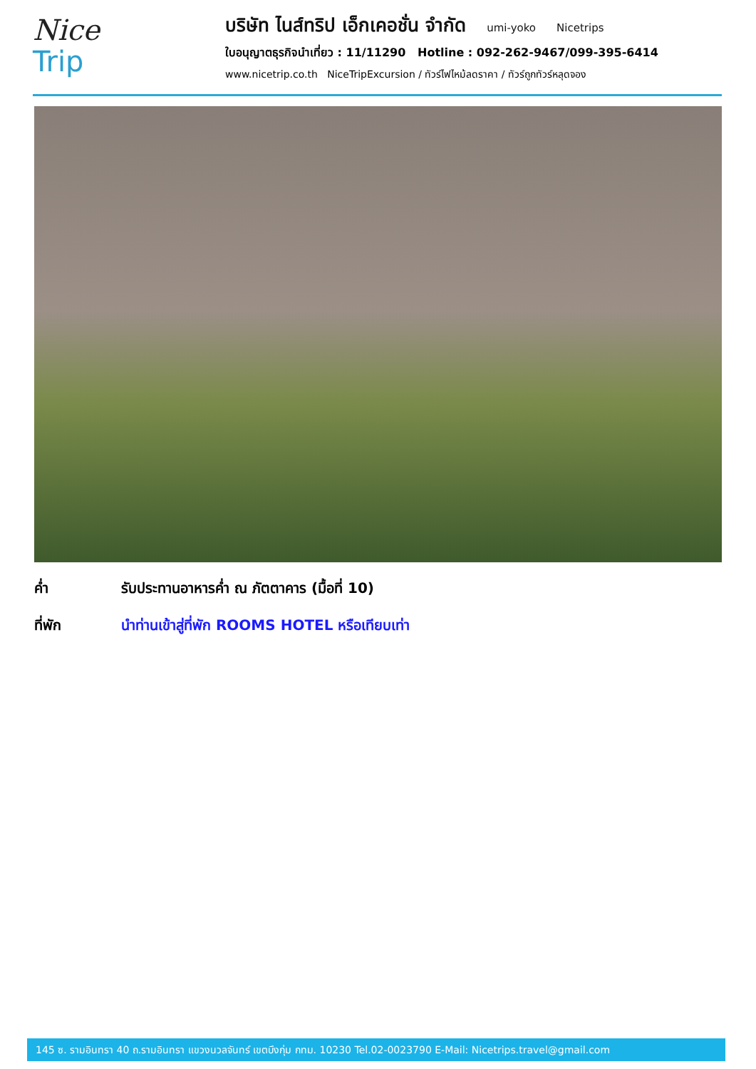Nice
Trip
บริษัท ไนส์ทริป เอ็กเคอชั่น จำกัด umi-yoko Nicetrips
ใบอนุญาตธุรกิจนำเที่ยว : 11/11290 Hotline : 092-262-9467/099-395-6414
www.nicetrip.co.th NiceTripExcursion / ทัวร์ไฟไหม้ลดราคา / ทัวร์ถูกทัวร์หลุดจอง
ค่ำ รับประทานอาหารค่ำ ณ ภัตตาคาร (มื้อที่ 10)
ที่พัก นำท่านเข้าสู่ที่พัก ROOMS HOTEL หรือเทียบเท่า
145 ซ. รามอินทรา 40 ถ.รามอินทรา แขวงนวลจันทร์ เขตบึงกุ่ม กทม. 10230 Tel.02-0023790 E-Mail: Nicetrips.travel@gmail.com